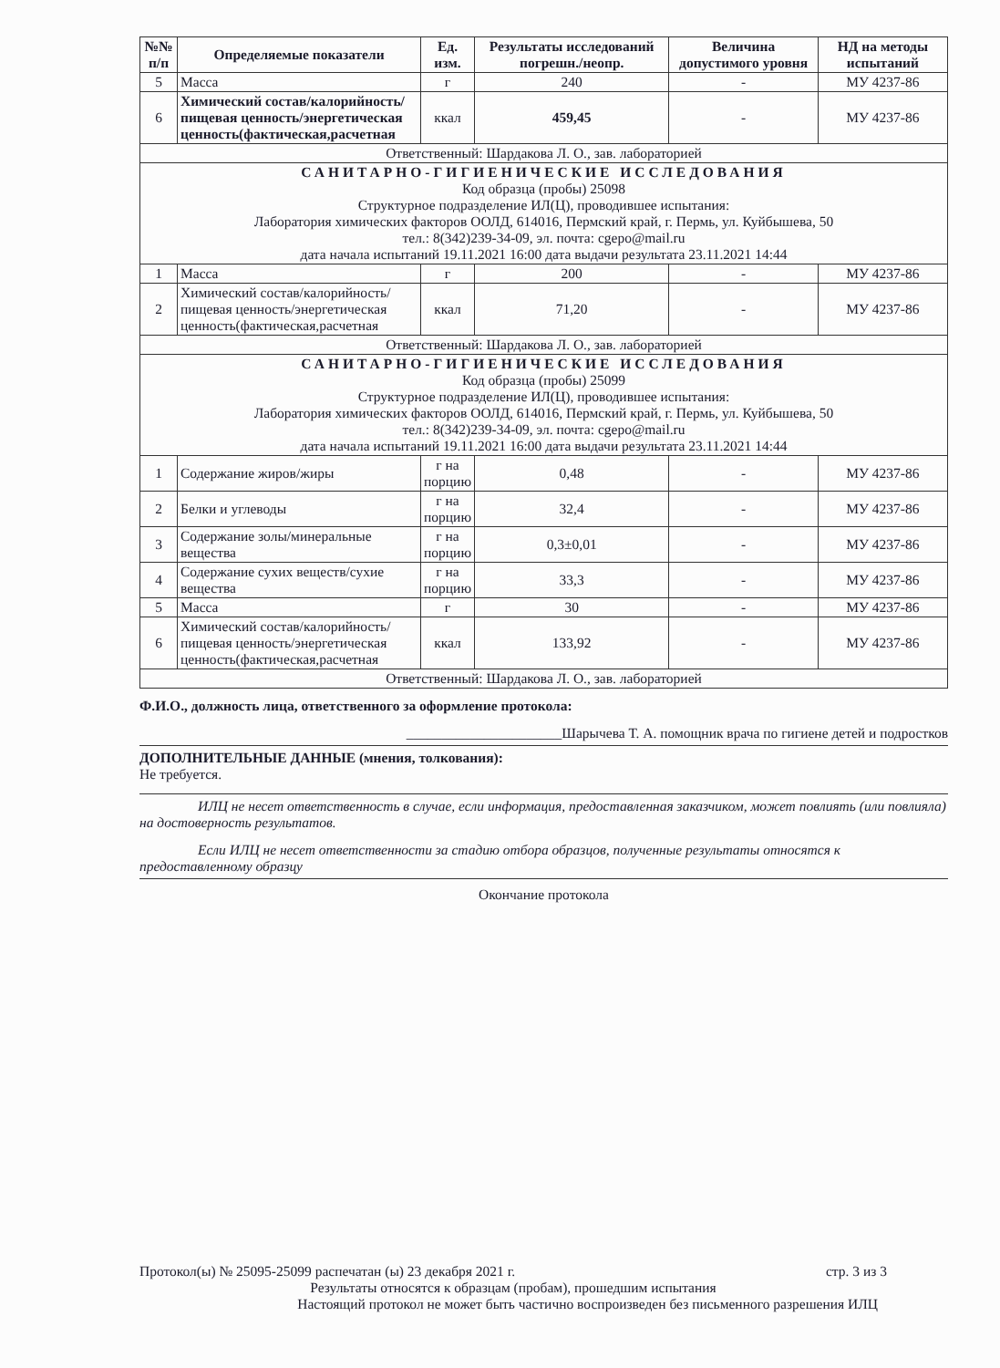| №№ п/п | Определяемые показатели | Ед. изм. | Результаты исследований погрешн./неопр. | Величина допустимого уровня | НД на методы испытаний |
| --- | --- | --- | --- | --- | --- |
| 5 | Масса | г | 240 | - | МУ 4237-86 |
| 6 | Химический состав/калорийность/пищевая ценность/энергетическая ценность(фактическая,расчетная | ккал | 459,45 | - | МУ 4237-86 |
| Ответственный: Шардакова Л. О., зав. лабораторией | | | | | |
| САНИТАРНО-ГИГИЕНИЧЕСКИЕ ИССЛЕДОВАНИЯ Код образца (пробы) 25098 Структурное подразделение ИЛ(Ц), проводившее испытания: Лаборатория химических факторов ООЛД, 614016, Пермский край, г. Пермь, ул. Куйбышева, 50 тел.: 8(342)239-34-09, эл. почта: cgepo@mail.ru дата начала испытаний 19.11.2021 16:00 дата выдачи результата 23.11.2021 14:44 | | | | | |
| 1 | Масса | г | 200 | - | МУ 4237-86 |
| 2 | Химический состав/калорийность/пищевая ценность/энергетическая ценность(фактическая,расчетная | ккал | 71,20 | - | МУ 4237-86 |
| Ответственный: Шардакова Л. О., зав. лабораторией | | | | | |
| САНИТАРНО-ГИГИЕНИЧЕСКИЕ ИССЛЕДОВАНИЯ Код образца (пробы) 25099 Структурное подразделение ИЛ(Ц), проводившее испытания: Лаборатория химических факторов ООЛД, 614016, Пермский край, г. Пермь, ул. Куйбышева, 50 тел.: 8(342)239-34-09, эл. почта: cgepo@mail.ru дата начала испытаний 19.11.2021 16:00 дата выдачи результата 23.11.2021 14:44 | | | | | |
| 1 | Содержание жиров/жиры | г на порцию | 0,48 | - | МУ 4237-86 |
| 2 | Белки и углеводы | г на порцию | 32,4 | - | МУ 4237-86 |
| 3 | Содержание золы/минеральные вещества | г на порцию | 0,3±0,01 | - | МУ 4237-86 |
| 4 | Содержание сухих веществ/сухие вещества | г на порцию | 33,3 | - | МУ 4237-86 |
| 5 | Масса | г | 30 | - | МУ 4237-86 |
| 6 | Химический состав/калорийность/пищевая ценность/энергетическая ценность(фактическая,расчетная | ккал | 133,92 | - | МУ 4237-86 |
| Ответственный: Шардакова Л. О., зав. лабораторией | | | | | |
Ф.И.О., должность лица, ответственного за оформление протокола:
______________________Шарычева Т. А. помощник врача по гигиене детей и подростков
ДОПОЛНИТЕЛЬНЫЕ ДАННЫЕ (мнения, толкования):
Не требуется.
ИЛЦ не несет ответственность в случае, если информация, предоставленная заказчиком, может повлиять (или повлияла) на достоверность результатов.
Если ИЛЦ не несет ответственности за стадию отбора образцов, полученные результаты относятся к предоставленному образцу
Окончание протокола
Протокол(ы) № 25095-25099 распечатан (ы) 23 декабря 2021 г. стр. 3 из 3
Результаты относятся к образцам (пробам), прошедшим испытания
Настоящий протокол не может быть частично воспроизведен без письменного разрешения ИЛЦ